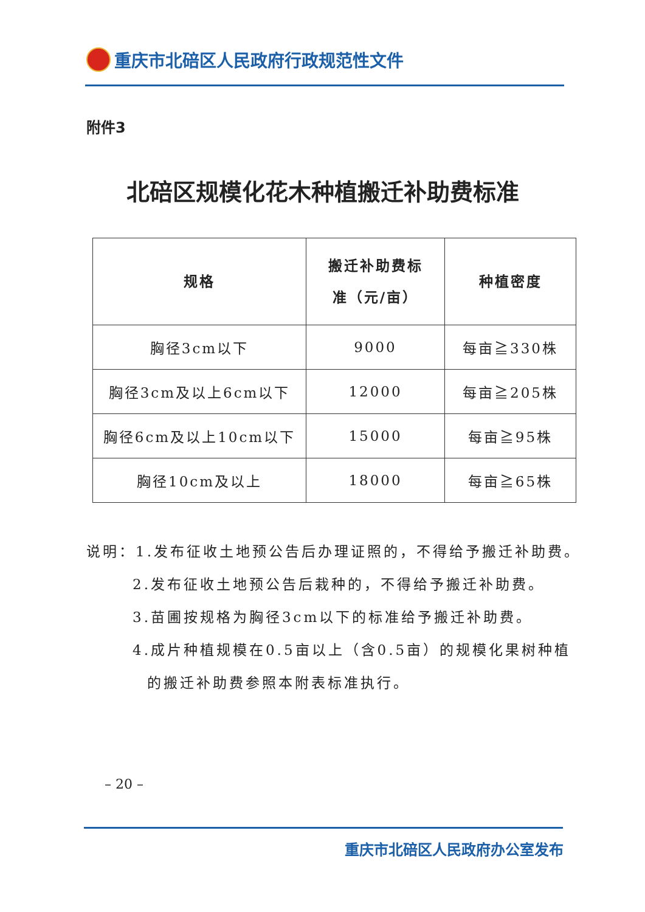重庆市北碚区人民政府行政规范性文件
附件3
北碚区规模化花木种植搬迁补助费标准
| 规格 | 搬迁补助费标 准（元/亩） | 种植密度 |
| --- | --- | --- |
| 胸径3cm以下 | 9000 | 每亩≧330株 |
| 胸径3cm及以上6cm以下 | 12000 | 每亩≧205株 |
| 胸径6cm及以上10cm以下 | 15000 | 每亩≧95株 |
| 胸径10cm及以上 | 18000 | 每亩≧65株 |
说明：1.发布征收土地预公告后办理证照的，不得给予搬迁补助费。
2.发布征收土地预公告后栽种的，不得给予搬迁补助费。
3.苗圃按规格为胸径3cm以下的标准给予搬迁补助费。
4.成片种植规模在0.5亩以上（含0.5亩）的规模化果树种植
的搬迁补助费参照本附表标准执行。
– 20 –
重庆市北碚区人民政府办公室发布